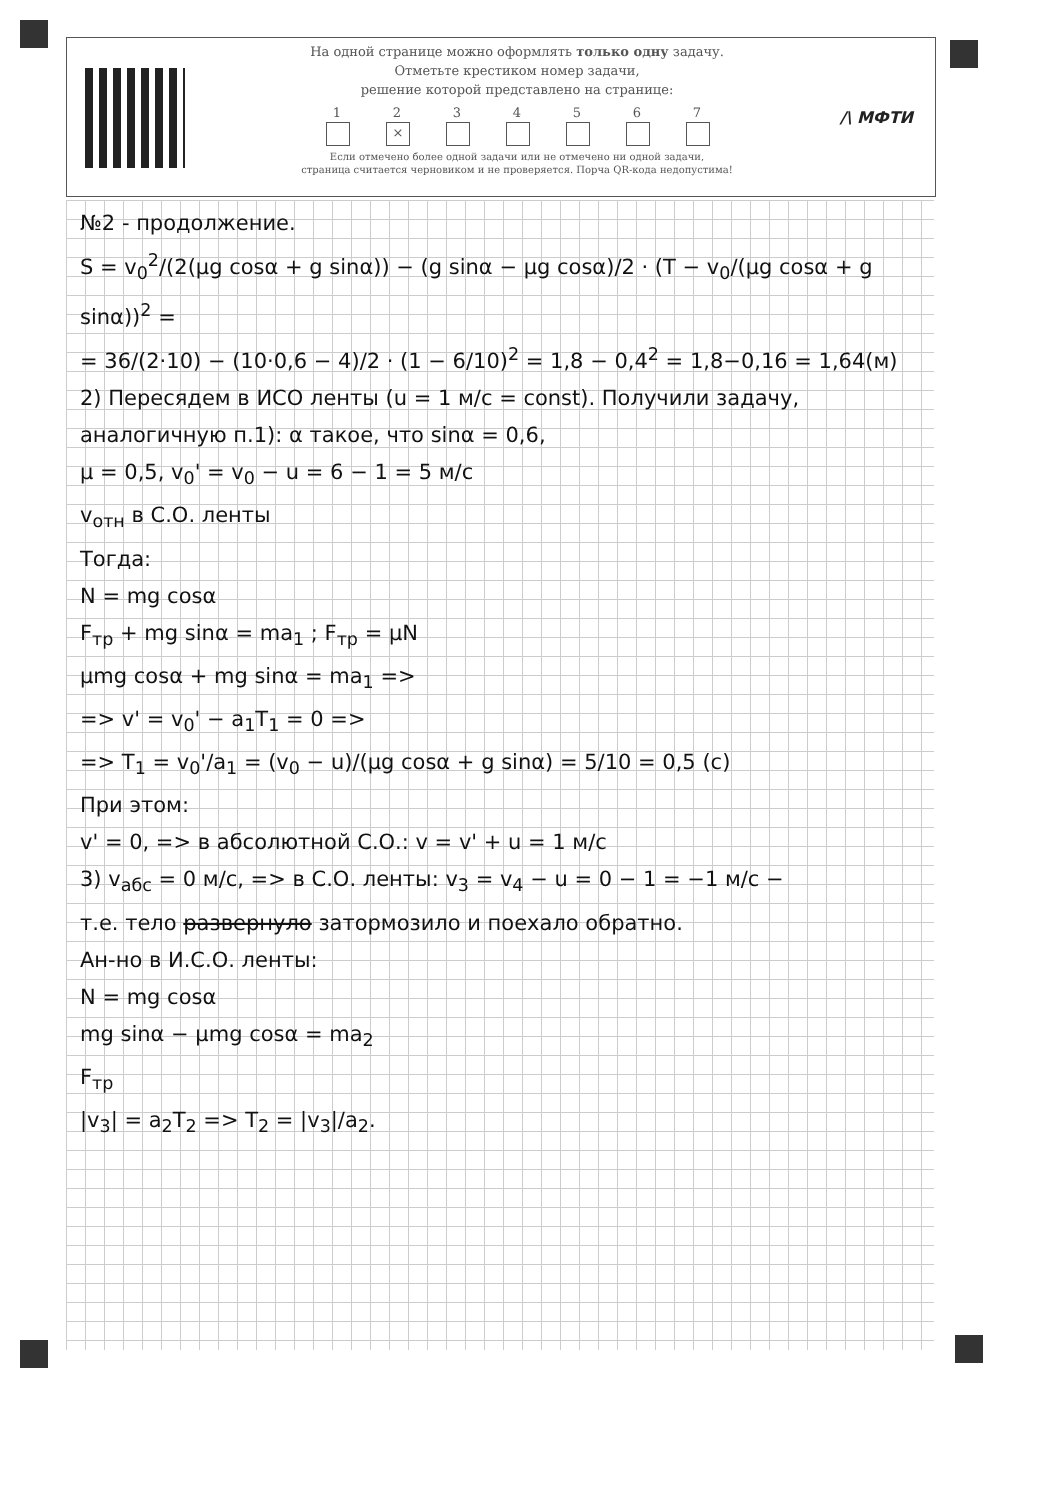На одной странице можно оформлять только одну задачу.
Отметьте крестиком номер задачи,
решение которой представлено на странице:
1 2 × 34567
Если отмечено более одной задачи или не отмечено ни одной задачи,
страница считается черновиком и не проверяется. Порча QR-кода недопустима!
/\ МФТИ
№2 - продолжение.
S = v<sub>0</sub><sup>2</sup>/(2(μg cosα + g sinα)) − (g sinα − μg cosα)/2 · (T − v<sub>0</sub>/(μg cosα + g sinα))<sup>2</sup> =
= 36/(2·10) − (10·0,6 − 4)/2 · (1 − 6/10)<sup>2</sup> = 1,8 − 0,4<sup>2</sup> = 1,8−0,16 = 1,64(м)
2) Пересядем в ИСО ленты (u = 1 м/с = const). Получили задачу, аналогичную п.1): α такое, что sinα = 0,6,
μ = 0,5, v<sub>0</sub>' = v<sub>0</sub> − u = 6 − 1 = 5 м/с
v<sub>отн</sub> в С.О. ленты
Тогда:
N = mg cosα
F<sub>тр</sub> + mg sinα = ma<sub>1</sub> ; F<sub>тр</sub> = μN
μmg cosα + mg sinα = ma<sub>1</sub> =>
=> v' = v<sub>0</sub>' − a<sub>1</sub>T<sub>1</sub> = 0 =>
=> T<sub>1</sub> = v<sub>0</sub>'/a<sub>1</sub> = (v<sub>0</sub> − u)/(μg cosα + g sinα) = 5/10 = 0,5 (с)
При этом:
v' = 0, => в абсолютной С.О.: v = v' + u = 1 м/с
3) v<sub>абс</sub> = 0 м/с, => в С.О. ленты: v<sub>3</sub> = v<sub>4</sub> − u = 0 − 1 = −1 м/с −
т.е. тело развернуло затормозило и поехало обратно.
Ан-но в И.С.О. ленты:
N = mg cosα
mg sinα − μmg cosα = ma<sub>2</sub>
F<sub>тр</sub>
|v<sub>3</sub>| = a<sub>2</sub>T<sub>2</sub> => T<sub>2</sub> = |v<sub>3</sub>|/a<sub>2</sub>.